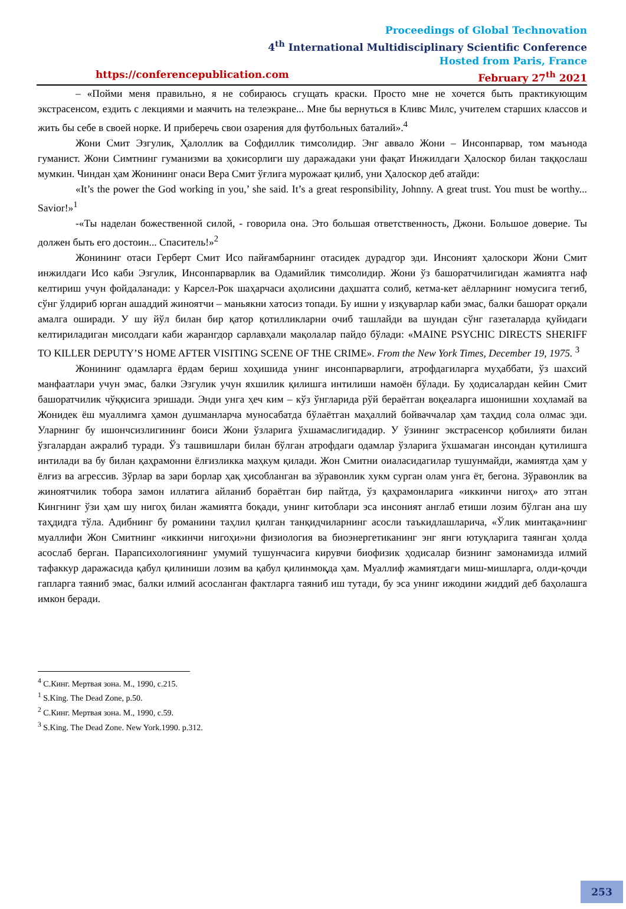Proceedings of Global Technovation
4<sup>th</sup> International Multidisciplinary Scientific Conference
Hosted from Paris, France
https://conferencepublication.com February 27<sup>th</sup> 2021
– «Пойми меня правильно, я не собираюсь сгущать краски. Просто мне не хочется быть практикующим экстрасенсом, ездить с лекциями и маячить на телеэкране... Мне бы вернуться в Кливс Милс, учителем старших классов и жить бы себе в своей норке. И приберечь свои озарения для футбольных баталий».<sup>4</sup>
Жони Смит Эзгулик, Ҳалоллик ва Софдиллик тимсолидир. Энг аввало Жони – Инсонпарвар, том маънода гуманист. Жони Симтнинг гуманизми ва ҳокисорлиги шу даражадаки уни фақат Инжилдаги Ҳалоскор билан таққослаш мумкин. Чиндан ҳам Жонининг онаси Вера Смит ўғлига мурожаат қилиб, уни Ҳалоскор деб атайди:
«It’s the power the God working in you,’ she said. It’s a great responsibility, Johnny. A great trust. You must be worthy... Savior!»<sup>1</sup>
-«Ты наделан божественной силой, - говорила она. Это большая ответственность, Джони. Большое доверие. Ты должен быть его достоин... Спаситель!»<sup>2</sup>
Жонининг отаси Герберт Смит Исо пайғамбарнинг отасидек дурадгор эди. Инсоният ҳалоскори Жони Смит инжилдаги Исо каби Эзгулик, Инсонпарварлик ва Одамийлик тимсолидир. Жони ўз башоратчилигидан жамиятга наф келтириш учун фойдаланади: у Карсел-Рок шаҳарчаси аҳолисини даҳшатга солиб, кетма-кет аёлларнинг номусига тегиб, сўнг ўлдириб юрган ашаддий жиноятчи – маньякни хатосиз топади. Бу ишни у изқуварлар каби эмас, балки башорат орқали амалга оширади. У шу йўл билан бир қатор қотилликларни очиб ташлайди ва шундан сўнг газеталарда қуйидаги келтириладиган мисолдаги каби жарангдор сарлавҳали мақолалар пайдо бўлади: «MAINE PSYCHIC DIRECTS SHERIFF TO KILLER DEPUTY’S HOME AFTER VISITING SCENE OF THE CRIME». From the New York Times, December 19, 1975. <sup>3</sup>
Жонининг одамларга ёрдам бериш хоҳишида унинг инсонпарварлиги, атрофдагиларга муҳаббати, ўз шахсий манфаатлари учун эмас, балки Эзгулик учун яхшилик қилишга интилиши намоён бўлади. Бу ҳодисалардан кейин Смит башоратчилик чўққисига эришади. Энди унга ҳеч ким – кўз ўнгларида рўй бераётган воқеаларга ишонишни хоҳламай ва Жонидек ёш муаллимга ҳамон душманларча муносабатда бўлаётган маҳаллий бойваччалар ҳам таҳдид сола олмас эди. Уларнинг бу ишончсизлигининг боиси Жони ўзларига ўхшамаслигидадир. У ўзининг экстрасенсор қобилияти билан ўзгалардан ажралиб туради. Ўз ташвишлари билан бўлган атрофдаги одамлар ўзларига ўхшамаган инсондан қутилишга интилади ва бу билан қаҳрамонни ёлғизликка маҳкум қилади. Жон Смитни оиаласидагилар тушунмайди, жамиятда ҳам у ёлғиз ва агрессив. Зўрлар ва зари борлар ҳақ ҳисобланган ва зўравонлик хукм сурган олам унга ёт, бегона. Зўравонлик ва жиноятчилик тобора замон иллатига айланиб бораётган бир пайтда, ўз қаҳрамонларига «иккинчи нигоҳ» ато этган Кингнинг ўзи ҳам шу нигоҳ билан жамиятга боқади, унинг китоблари эса инсоният англаб етиши лозим бўлган ана шу таҳдидга тўла. Адибнинг бу романини таҳлил қилган танқидчиларнинг асосли таъкидлашларича, «Ўлик минтақа»нинг муаллифи Жон Смитнинг «иккинчи нигоҳи»ни физиология ва биоэнергетиканинг энг янги ютуқларига таянган ҳолда асослаб берган. Парапсихологиянинг умумий тушунчасига кирувчи биофизик ҳодисалар бизнинг замонамизда илмий тафаккур даражасида қабул қилиниши лозим ва қабул қилинмоқда ҳам. Муаллиф жамиятдаги миш-мишларга, олди-қочди гапларга таяниб эмас, балки илмий асосланган фактларга таяниб иш тутади, бу эса унинг ижодини жиддий деб баҳолашга имкон беради.
<sup>4</sup> С.Кинг. Мертвая зона. М., 1990, с.215.
<sup>1</sup> S.King. The Dead Zone, p.50.
<sup>2</sup> С.Кинг. Мертвая зона. М., 1990, с.59.
<sup>3</sup> S.King. The Dead Zone. New York.1990. p.312.
253